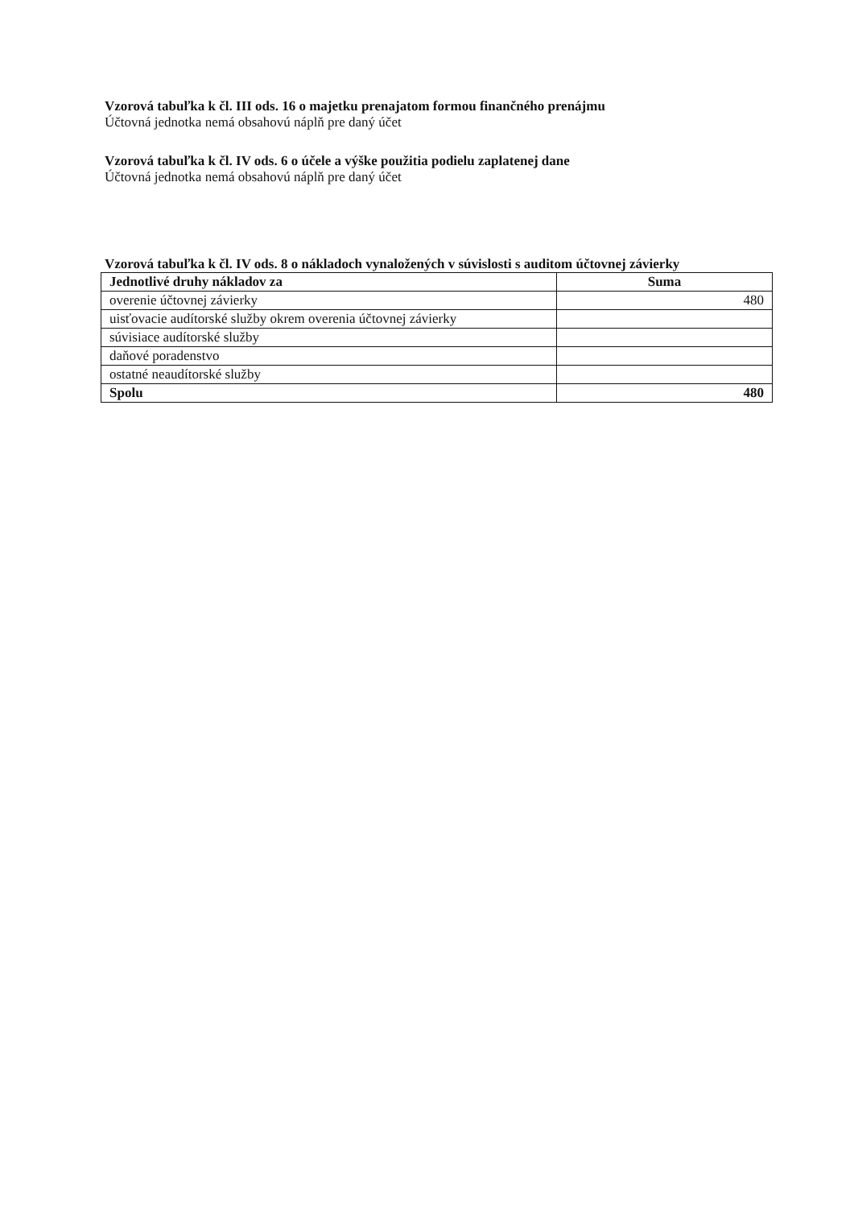Vzorová tabuľka k čl. III ods. 16 o majetku prenajatom formou finančného prenájmu
Účtovná jednotka nemá obsahovú náplň pre daný účet
Vzorová tabuľka k čl. IV ods. 6 o účele a výške použitia podielu zaplatenej dane
Účtovná jednotka nemá obsahovú náplň pre daný účet
Vzorová tabuľka k čl. IV ods. 8 o nákladoch vynaložených v súvislosti s auditom účtovnej závierky
| Jednotlivé druhy nákladov za | Suma |
| --- | --- |
| overenie účtovnej závierky | 480 |
| uisťovacie audítorské služby okrem overenia účtovnej závierky | |
| súvisiace audítorské služby | |
| daňové poradenstvo | |
| ostatné neaudítorské služby | |
| Spolu | 480 |